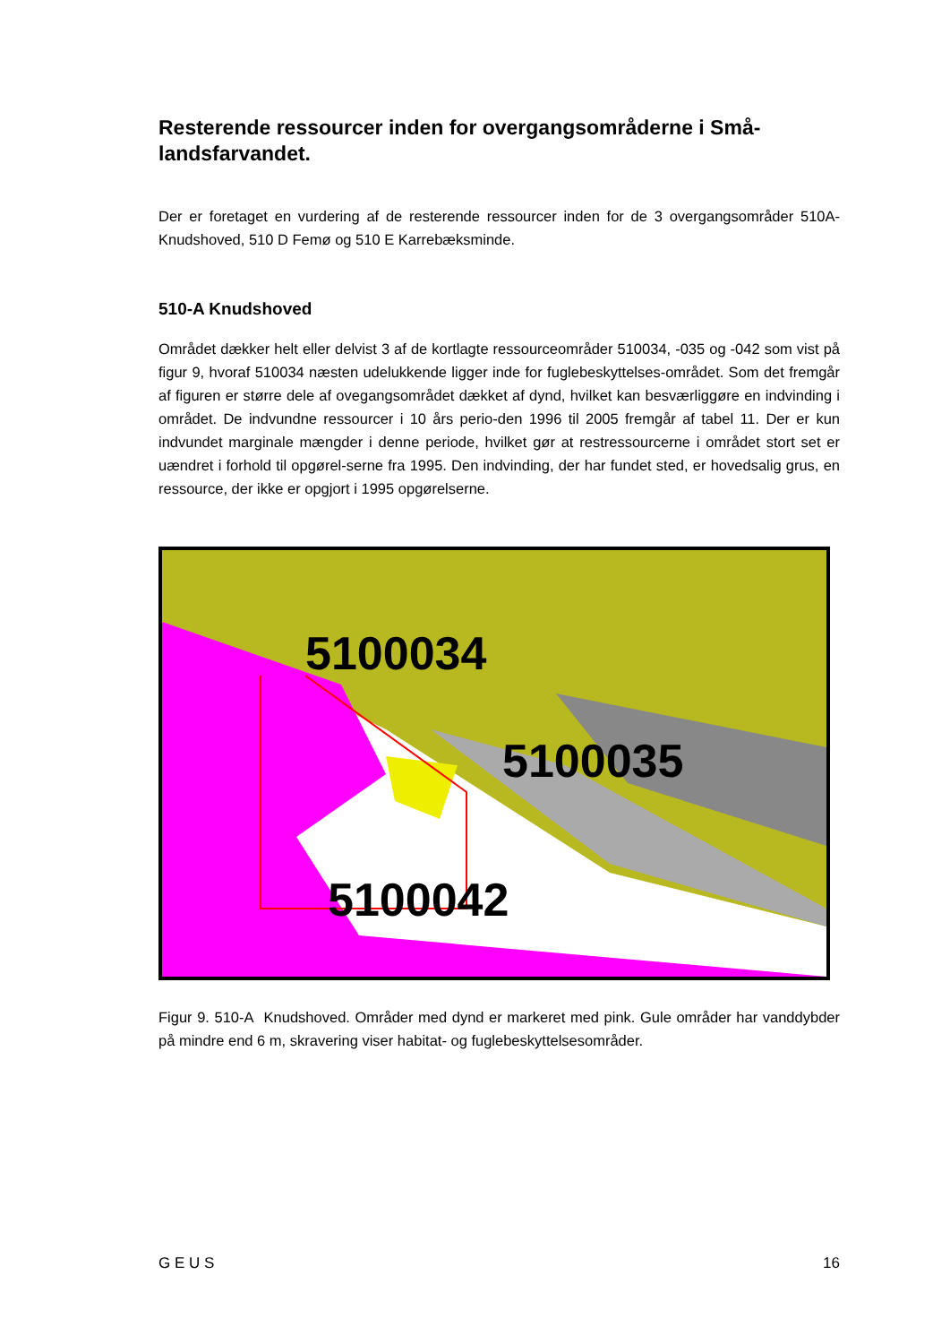Resterende ressourcer inden for overgangsområderne i Små-landsfarvandet.
Der er foretaget en vurdering af de resterende ressourcer inden for de 3 overgangsområder 510A- Knudshoved, 510 D Femø og 510 E Karrebæksminde.
510-A Knudshoved
Området dækker helt eller delvist 3 af de kortlagte ressourceområder 510034, -035 og -042 som vist på figur 9, hvoraf 510034 næsten udelukkende ligger inde for fuglebeskyttelses-området. Som det fremgår af figuren er større dele af ovegangsområdet dækket af dynd, hvilket kan besværliggøre en indvinding i området. De indvundne ressourcer i 10 års perio-den 1996 til 2005 fremgår af tabel 11. Der er kun indvundet marginale mængder i denne periode, hvilket gør at restressourcerne i området stort set er uændret i forhold til opgørel-serne fra 1995. Den indvinding, der har fundet sted, er hovedsalig grus, en ressource, der ikke er opgjort i 1995 opgørelserne.
5100034
5100035
5100042
Figur 9. 510-A Knudshoved. Områder med dynd er markeret med pink. Gule områder har vanddybder på mindre end 6 m, skravering viser habitat- og fuglebeskyttelsesområder.
G E U S 16